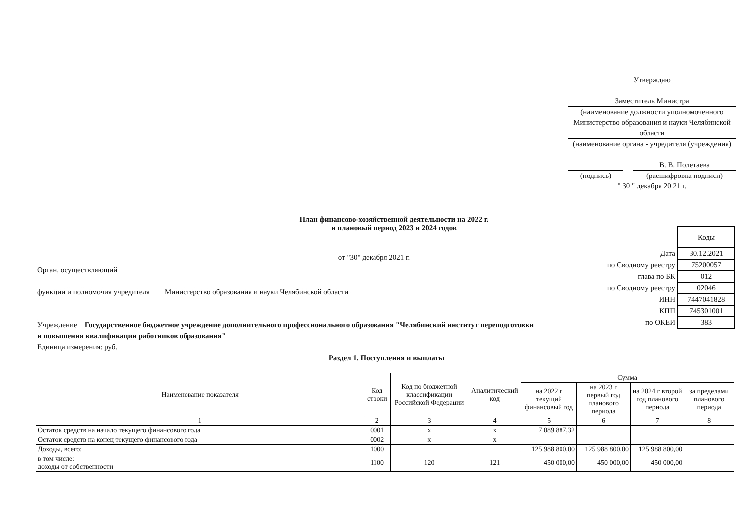Утверждаю
Заместитель Министра
(наименование должности уполномоченного
Министерство образования и науки Челябинской области
(наименование органа - учредителя (учреждения)
В. В. Полетаева
(подпись) (расшифровка подписи)
" 30 " декабря 20 21 г.
План финансово-хозяйственной деятельности на 2022 г.
и плановый период 2023 и 2024 годов
от "30" декабря 2021 г.
Орган, осуществляющий
функции и полномочия учредителя Министерство образования и науки Челябинской области
Учреждение Государственное бюджетное учреждение дополнительного профессионального образования "Челябинский институт переподготовки и повышения квалификации работников образования"
Единица измерения: руб.
| | Коды |
| Дата | 30.12.2021 |
| по Сводному реестру | 75200057 |
| глава по БК | 012 |
| по Сводному реестру | 02046 |
| ИНН | 7447041828 |
| КПП | 745301001 |
| по ОКЕИ | 383 |
Раздел 1. Поступления и выплаты
| Наименование показателя | Код строки | Код по бюджетной классификации Российской Федерации | Аналитический код | Сумма | | | |
| --- | --- | --- | --- | --- | --- | --- | --- |
| | | | | на 2022 г текущий финансовый год | на 2023 г первый год планового периода | на 2024 г второй год планового периода | за пределами планового периода |
| 1 | 2 | 3 | 4 | 5 | 6 | 7 | 8 |
| Остаток средств на начало текущего финансового года | 0001 | x | x | 7 089 887,32 | | | |
| Остаток средств на конец текущего финансового года | 0002 | x | x | | | | |
| Доходы, всего: | 1000 | | | 125 988 800,00 | 125 988 800,00 | 125 988 800,00 | |
| в том числе: доходы от собственности | 1100 | 120 | 121 | 450 000,00 | 450 000,00 | 450 000,00 | |